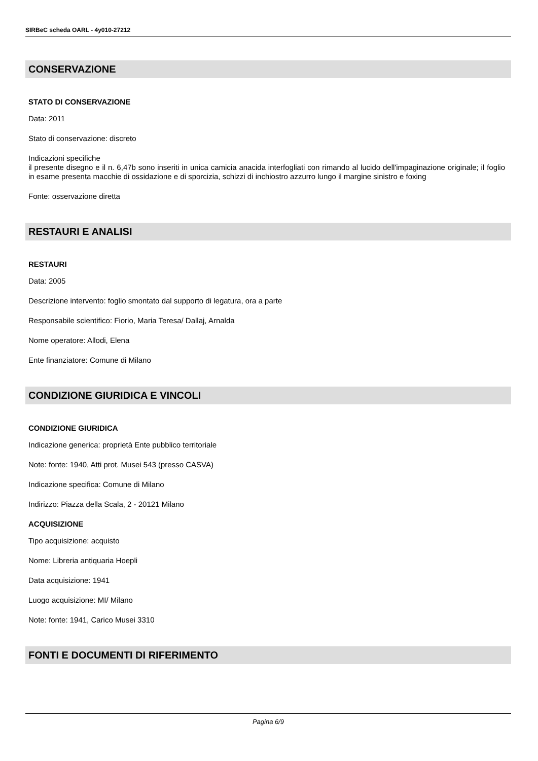SIRBeC scheda OARL - 4y010-27212
CONSERVAZIONE
STATO DI CONSERVAZIONE
Data: 2011
Stato di conservazione: discreto
Indicazioni specifiche
il presente disegno e il n. 6,47b sono inseriti in unica camicia anacida interfogliati con rimando al lucido dell'impaginazione originale; il foglio in esame presenta macchie di ossidazione e di sporcizia, schizzi di inchiostro azzurro lungo il margine sinistro e foxing
Fonte: osservazione diretta
RESTAURI E ANALISI
RESTAURI
Data: 2005
Descrizione intervento: foglio smontato dal supporto di legatura, ora a parte
Responsabile scientifico: Fiorio, Maria Teresa/ Dallaj, Arnalda
Nome operatore: Allodi, Elena
Ente finanziatore: Comune di Milano
CONDIZIONE GIURIDICA E VINCOLI
CONDIZIONE GIURIDICA
Indicazione generica: proprietà Ente pubblico territoriale
Note: fonte: 1940, Atti prot. Musei 543 (presso CASVA)
Indicazione specifica: Comune di Milano
Indirizzo: Piazza della Scala, 2 - 20121 Milano
ACQUISIZIONE
Tipo acquisizione: acquisto
Nome: Libreria antiquaria Hoepli
Data acquisizione: 1941
Luogo acquisizione: MI/ Milano
Note: fonte: 1941, Carico Musei 3310
FONTI E DOCUMENTI DI RIFERIMENTO
Pagina 6/9